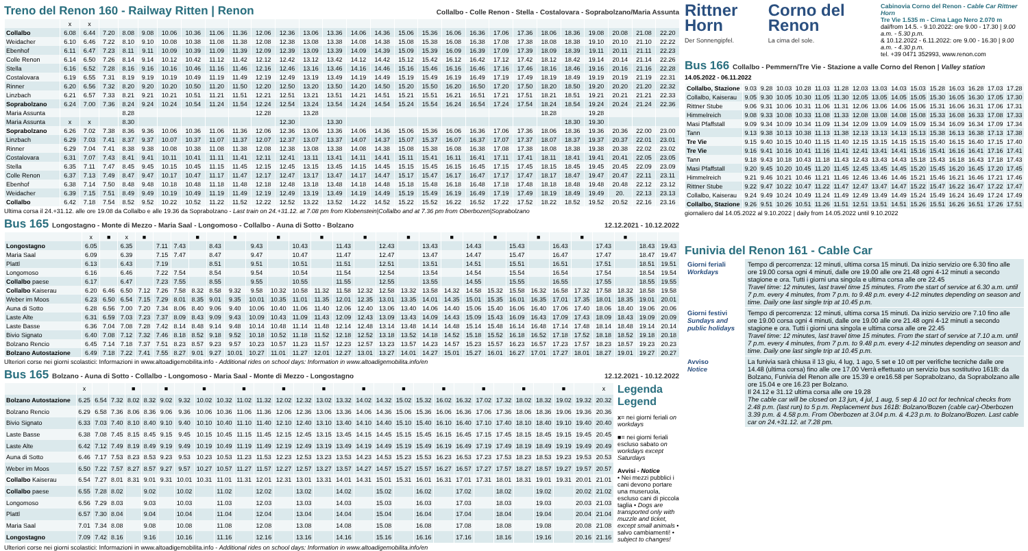Treno del Renon 160 - Railway Ritten | Renon Collalbo - Colle Renon - Stella - Costalovara - Soprabolzano/Maria Assunta
| | x | x | | | | | | | | | | | | | | | | | | | | | | | | | |
| Collalbo | 6.08 | 6.44 | 7.20 | 8.08 | 9.08 | 10.06 | 10.36 | 11.06 | 11.36 | 12.06 | 12.36 | 13.06 | 13.36 | 14.06 | 14.36 | 15.06 | 15.36 | 16.06 | 16.36 | 17.06 | 17.36 | 18.06 | 18.36 | 19.08 | 20.08 | 21.08 | 22.20 |
| Weidacher | 6.10 | 6.46 | 7.22 | 8.10 | 9.10 | 10.08 | 10.38 | 11.08 | 11.38 | 12.08 | 12.38 | 13.08 | 13.38 | 14.08 | 14.38 | 15.08 | 15.38 | 16.08 | 16.38 | 17.08 | 17.38 | 18.08 | 18.38 | 19.10 | 20.10 | 21.10 | 22.22 |
| Ebenhof | 6.11 | 6.47 | 7.23 | 8.11 | 9.11 | 10.09 | 10.39 | 11.09 | 11.39 | 12.09 | 12.39 | 13.09 | 13.39 | 14.09 | 14.39 | 15.09 | 15.39 | 16.09 | 16.39 | 17.09 | 17.39 | 18.09 | 18.39 | 19.11 | 20.11 | 21.11 | 22.23 |
| Colle Renon | 6.14 | 6.50 | 7.26 | 8.14 | 9.14 | 10.12 | 10.42 | 11.12 | 11.42 | 12.12 | 12.42 | 13.12 | 13.42 | 14.12 | 14.42 | 15.12 | 15.42 | 16.12 | 16.42 | 17.12 | 17.42 | 18.12 | 18.42 | 19.14 | 20.14 | 21.14 | 22.26 |
| Stella | 6.16 | 6.52 | 7.28 | 8.16 | 9.16 | 10.16 | 10.46 | 11.16 | 11.46 | 12.16 | 12.46 | 13.16 | 13.46 | 14.16 | 14.46 | 15.16 | 15.46 | 16.16 | 16.46 | 17.16 | 17.46 | 18.16 | 18.46 | 19.16 | 20.16 | 21.16 | 22.28 |
| Costalovara | 6.19 | 6.55 | 7.31 | 8.19 | 9.19 | 10.19 | 10.49 | 11.19 | 11.49 | 12.19 | 12.49 | 13.19 | 13.49 | 14.19 | 14.49 | 15.19 | 15.49 | 16.19 | 16.49 | 17.19 | 17.49 | 18.19 | 18.49 | 19.19 | 20.19 | 21.19 | 22.31 |
| Rinner | 6.20 | 6.56 | 7.32 | 8.20 | 9.20 | 10.20 | 10.50 | 11.20 | 11.50 | 12.20 | 12.50 | 13.20 | 13.50 | 14.20 | 14.50 | 15.20 | 15.50 | 16.20 | 16.50 | 17.20 | 17.50 | 18.20 | 18.50 | 19.20 | 20.20 | 21.20 | 22.32 |
| Linzbach | 6.21 | 6.57 | 7.33 | 8.21 | 9.21 | 10.21 | 10.51 | 11.21 | 11.51 | 12.21 | 12.51 | 13.21 | 13.51 | 14.21 | 14.51 | 15.21 | 15.51 | 16.21 | 16.51 | 17.21 | 17.51 | 18.21 | 18.51 | 19.21 | 20.21 | 21.21 | 22.33 |
| Soprabolzano | 6.24 | 7.00 | 7.36 | 8.24 | 9.24 | 10.24 | 10.54 | 11.24 | 11.54 | 12.24 | 12.54 | 13.24 | 13.54 | 14.24 | 14.54 | 15.24 | 15.54 | 16.24 | 16.54 | 17.24 | 17.54 | 18.24 | 18.54 | 19.24 | 20.24 | 21.24 | 22.36 |
| Maria Assunta | | | | 8.28 | | | | | | 12.28 | | 13.28 | | | | | | | | | | 18.28 | | 19.28 | | | |
| Maria Assunta | x | x | | 8.30 | | | | | | | 12.30 | | 13.30 | | | | | | | | | | 18.30 | 19.30 | | | |
| Soprabolzano | 6.26 | 7.02 | 7.38 | 8.36 | 9.36 | 10.06 | 10.36 | 11.06 | 11.36 | 12.06 | 12.36 | 13.06 | 13.36 | 14.06 | 14.36 | 15.06 | 15.36 | 16.06 | 16.36 | 17.06 | 17.36 | 18.06 | 18.36 | 19.36 | 20.36 | 22.00 | 23.00 |
| Linzbach | 6.29 | 7.03 | 7.41 | 8.37 | 9.37 | 10.07 | 10.37 | 11.07 | 11.37 | 12.07 | 12.37 | 13.07 | 13.37 | 14.07 | 14.37 | 15.07 | 15.37 | 16.07 | 16.37 | 17.07 | 17.37 | 18.07 | 18.37 | 19.37 | 20.37 | 22.01 | 23.01 |
| Rinner | 6.29 | 7.04 | 7.41 | 8.38 | 9.38 | 10.08 | 10.38 | 11.08 | 11.38 | 12.08 | 12.38 | 13.08 | 13.38 | 14.08 | 14.38 | 15.08 | 15.38 | 16.08 | 16.38 | 17.08 | 17.38 | 18.08 | 18.38 | 19.38 | 20.38 | 22.02 | 23.02 |
| Costalovara | 6.31 | 7.07 | 7.43 | 8.41 | 9.41 | 10.11 | 10.41 | 11.11 | 11.41 | 12.11 | 12.41 | 13.11 | 13.41 | 14.11 | 14.41 | 15.11 | 15.41 | 16.11 | 16.41 | 17.11 | 17.41 | 18.11 | 18.41 | 19.41 | 20.41 | 22.05 | 23.05 |
| Stella | 6.35 | 7.11 | 7.47 | 8.45 | 9.45 | 10.15 | 10.45 | 11.15 | 11.45 | 12.15 | 12.45 | 13.15 | 13.45 | 14.15 | 14.45 | 15.15 | 15.45 | 16.15 | 16.45 | 17.15 | 17.45 | 18.15 | 18.45 | 19.45 | 20.45 | 22.09 | 23.09 |
| Colle Renon | 6.37 | 7.13 | 7.49 | 8.47 | 9.47 | 10.17 | 10.47 | 11.17 | 11.47 | 12.17 | 12.47 | 13.17 | 13.47 | 14.17 | 14.47 | 15.17 | 15.47 | 16.17 | 16.47 | 17.17 | 17.47 | 18.17 | 18.47 | 19.47 | 20.47 | 22.11 | 23.11 |
| Ebenhof | 6.38 | 7.14 | 7.50 | 8.48 | 9.48 | 10.18 | 10.48 | 11.18 | 11.48 | 12.18 | 12.48 | 13.18 | 13.48 | 14.18 | 14.48 | 15.18 | 15.48 | 16.18 | 16.48 | 17.18 | 17.48 | 18.18 | 18.48 | 19.48 | 20.48 | 22.12 | 23.12 |
| Weidacher | 6.39 | 7.15 | 7.51 | 8.49 | 9.49 | 10.19 | 10.49 | 11.19 | 11.49 | 12.19 | 12.49 | 13.19 | 13.49 | 14.19 | 14.49 | 15.19 | 15.49 | 16.19 | 16.49 | 17.19 | 17.49 | 18.19 | 18.49 | 19.49 | 20. | 22.13 | 23.13 |
| Collalbo | 6.42 | 7.18 | 7.54 | 8.52 | 9.52 | 10.22 | 10.52 | 11.22 | 11.52 | 12.22 | 12.52 | 13.22 | 13.52 | 14.22 | 14.52 | 15.22 | 15.52 | 16.22 | 16.52 | 17.22 | 17.52 | 18.22 | 18.52 | 19.52 | 20.52 | 22.16 | 23.16 |
Ultima corsa il 24.+31.12. alle ore 19.08 da Collalbo e alle 19.36 da Soprabolzano - Last train on 24.+31.12. at 7.08 pm from Klobenstein|Collalbo and at 7.36 pm from Oberbozen|Soprabolzano
Bus 165 Longostagno - Monte di Mezzo - Maria Saal - Longomoso - Collalbo - Auna di Sotto - Bolzano 12.12.2021 - 10.12.2022
| | x | ■ | x | ■ | | | ■ | | ■ | | ■ | | ■ | | ■ | | ■ | | ■ | | ■ | | ■ | | ■ | | ■ | | |
| Longostagno | 6.05 | | 6.35 | | 7.11 | 7.43 | | 8.43 | | 9.43 | | 10.43 | | 11.43 | | 12.43 | | 13.43 | | 14.43 | | 15.43 | | 16.43 | | 17.43 | | 18.43 | 19.43 |
| Maria Saal | 6.09 | | 6.39 | | 7.15 | 7.47 | | 8.47 | | 9.47 | | 10.47 | | 11.47 | | 12.47 | | 13.47 | | 14.47 | | 15.47 | | 16.47 | | 17.47 | | 18.47 | 19.47 |
| Plattl | 6.13 | | 6.43 | | 7.19 | | | 8.51 | | 9.51 | | 10.51 | | 11.51 | | 12.51 | | 13.51 | | 14.51 | | 15.51 | | 16.51 | | 17.51 | | 18.51 | 19.51 |
| Longomoso | 6.16 | | 6.46 | | 7.22 | 7.54 | | 8.54 | | 9.54 | | 10.54 | | 11.54 | | 12.54 | | 13.54 | | 14.54 | | 15.54 | | 16.54 | | 17.54 | | 18.54 | 19.54 |
| Collalbo paese | 6.17 | | 6.47 | | 7.23 | 7.55 | | 8.55 | | 9.55 | | 10.55 | | 11.55 | | 12.55 | | 13.55 | | 14.55 | | 15.55 | | 16.55 | | 17.55 | | 18.55 | 19.55 |
| Collalbo Kaiserau | 6.20 | 6.46 | 6.50 | 7.12 | 7.26 | 7.58 | 8.32 | 8.58 | 9.32 | 9.58 | 10.32 | 10.58 | 11.32 | 11.58 | 12.32 | 12.58 | 13.32 | 13.58 | 14.32 | 14.58 | 15.32 | 15.58 | 16.32 | 16.58 | 17.32 | 17.58 | 18.32 | 18.58 | 19.58 |
| Weber im Moos | 6.23 | 6.50 | 6.54 | 7.15 | 7.29 | 8.01 | 8.35 | 9.01 | 9.35 | 10.01 | 10.35 | 11.01 | 11.35 | 12.01 | 12.35 | 13.01 | 13.35 | 14.01 | 14.35 | 15.01 | 15.35 | 16.01 | 16.35 | 17.01 | 17.35 | 18.01 | 18.35 | 19.01 | 20.01 |
| Auna di Sotto | 6.28 | 6.56 | 7.00 | 7.20 | 7.34 | 8.06 | 8.40 | 9.06 | 9.40 | 10.06 | 10.40 | 11.06 | 11.40 | 12.06 | 12.40 | 13.06 | 13.40 | 14.06 | 14.40 | 15.06 | 15.40 | 16.06 | 16.40 | 17.06 | 17.40 | 18.06 | 18.40 | 19.06 | 20.06 |
| Laste Alte | 6.31 | 6.59 | 7.03 | 7.23 | 7.37 | 8.09 | 8.43 | 9.09 | 9.43 | 10.09 | 10.43 | 11.09 | 11.43 | 12.09 | 12.43 | 13.09 | 13.43 | 14.09 | 14.43 | 15.09 | 15.43 | 16.09 | 16.43 | 17.09 | 17.43 | 18.09 | 18.43 | 19.09 | 20.09 |
| Laste Basse | 6.36 | 7.04 | 7.08 | 7.28 | 7.42 | 8.14 | 8.48 | 9.14 | 9.48 | 10.14 | 10.48 | 11.14 | 11.48 | 12.14 | 12.48 | 13.14 | 13.48 | 14.14 | 14.48 | 15.14 | 15.48 | 16.14 | 16.48 | 17.14 | 17.48 | 18.14 | 18.48 | 19.14 | 20.14 |
| Bivio Signato | 6.40 | 7.08 | 7.12 | 7.32 | 7.46 | 8.18 | 8.52 | 9.18 | 9.52 | 10.18 | 10.52 | 11.18 | 11.52 | 12.18 | 12.52 | 13.18 | 13.52 | 14.18 | 14.52 | 15.18 | 15.52 | 16.18 | 16.52 | 17.18 | 17.52 | 18.18 | 18.52 | 19.18 | 20.18 |
| Bolzano Rencio | 6.45 | 7.14 | 7.18 | 7.37 | 7.51 | 8.23 | 8.57 | 9.23 | 9.57 | 10.23 | 10.57 | 11.23 | 11.57 | 12.23 | 12.57 | 13.23 | 13.57 | 14.23 | 14.57 | 15.23 | 15.57 | 16.23 | 16.57 | 17.23 | 17.57 | 18.23 | 18.57 | 19.23 | 20.23 |
| Bolzano Autostazione | 6.49 | 7.18 | 7.22 | 7.41 | 7.55 | 8.27 | 9.01 | 9.27 | 10.01 | 10.27 | 11.01 | 11.27 | 12.01 | 12.27 | 13.01 | 13.27 | 14.01 | 14.27 | 15.01 | 15.27 | 16.01 | 16.27 | 17.01 | 17.27 | 18.01 | 18.27 | 19.01 | 19.27 | 20.27 |
Ulteriori corse nei giorni scolastici: Informazioni in www.altoadigemobilita.info - Additional rides on school days: Information in www.altoadigemobilita.info/en
Bus 165 Bolzano - Auna di Sotto - Collalbo - Longomoso - Maria Saal - Monte di Mezzo - Longostagno 12.12.2021 - 10.12.2022
| | x | | | ■ | | ■ | | ■ | | ■ | | ■ | | ■ | | ■ | | ■ | | ■ | | ■ | | ■ | | ■ | | x |
| Bolzano Autostazione | 6.25 | 6.54 | 7.32 | 8.02 | 8.32 | 9.02 | 9.32 | 10.02 | 10.32 | 11.02 | 11.32 | 12.02 | 12.32 | 13.02 | 13.32 | 14.02 | 14.32 | 15.02 | 15.32 | 16.02 | 16.32 | 17.02 | 17.32 | 18.02 | 18.32 | 19.02 | 19.32 | 20.32 |
| Bolzano Rencio | 6.29 | 6.58 | 7.36 | 8.06 | 8.36 | 9.06 | 9.36 | 10.06 | 10.36 | 11.06 | 11.36 | 12.06 | 12.36 | 13.06 | 13.36 | 14.06 | 14.36 | 15.06 | 15.36 | 16.06 | 16.36 | 17.06 | 17.36 | 18.06 | 18.36 | 19.06 | 19.36 | 20.36 |
| Bivio Signato | 6.33 | 7.03 | 7.40 | 8.10 | 8.40 | 9.10 | 9.40 | 10.10 | 10.40 | 11.10 | 11.40 | 12.10 | 12.40 | 13.10 | 13.40 | 14.10 | 14.40 | 15.10 | 15.40 | 16.10 | 16.40 | 17.10 | 17.40 | 18.10 | 18.40 | 19.10 | 19.40 | 20.40 |
| Laste Basse | 6.38 | 7.08 | 7.45 | 8.15 | 8.45 | 9.15 | 9.45 | 10.15 | 10.45 | 11.15 | 11.45 | 12.15 | 12.45 | 13.15 | 13.45 | 14.15 | 14.45 | 15.15 | 15.45 | 16.15 | 16.45 | 17.15 | 17.45 | 18.15 | 18.45 | 19.15 | 19.45 | 20.45 |
| Laste Alte | 6.42 | 7.12 | 7.49 | 8.19 | 8.49 | 9.19 | 9.49 | 10.19 | 10.49 | 11.19 | 11.49 | 12.19 | 12.49 | 13.19 | 13.49 | 14.19 | 14.49 | 15.19 | 15.49 | 16.19 | 16.49 | 17.19 | 17.49 | 18.19 | 18.49 | 19.19 | 19.49 | 20.49 |
| Auna di Sotto | 6.46 | 7.17 | 7.53 | 8.23 | 8.53 | 9.23 | 9.53 | 10.23 | 10.53 | 11.23 | 11.53 | 12.23 | 12.53 | 13.23 | 13.53 | 14.23 | 14.53 | 15.23 | 15.53 | 16.23 | 16.53 | 17.23 | 17.53 | 18.23 | 18.53 | 19.23 | 19.53 | 20.53 |
| Weber im Moos | 6.50 | 7.22 | 7.57 | 8.27 | 8.57 | 9.27 | 9.57 | 10.27 | 10.57 | 11.27 | 11.57 | 12.27 | 12.57 | 13.27 | 13.57 | 14.27 | 14.57 | 15.27 | 15.57 | 16.27 | 16.57 | 17.27 | 17.57 | 18.27 | 18.57 | 19.27 | 19.57 | 20.57 |
| Collalbo Kaiserau | 6.54 | 7.27 | 8.01 | 8.31 | 9.01 | 9.31 | 10.01 | 10.31 | 11.01 | 11.31 | 12.01 | 12.31 | 13.01 | 13.31 | 14.01 | 14.31 | 15.01 | 15.31 | 16.01 | 16.31 | 17.01 | 17.31 | 18.01 | 18.31 | 19.01 | 19.31 | 20.01 | 21.01 |
| Collalbo paese | 6.55 | 7.28 | 8.02 | | 9.02 | | 10.02 | | 11.02 | | 12.02 | | 13.02 | | 14.02 | | 15.02 | | 16.02 | | 17.02 | | 18.02 | | 19.02 | | 20.02 | 21.02 |
| Longomoso | 6.56 | 7.29 | 8.03 | | 9.03 | | 10.03 | | 11.03 | | 12.03 | | 13.03 | | 14.03 | | 15.03 | | 16.03 | | 17.03 | | 18.03 | | 19.03 | | 20.03 | 21.03 |
| Plattl | 6.57 | 7.30 | 8.04 | | 9.04 | | 10.04 | | 11.04 | | 12.04 | | 13.04 | | 14.04 | | 15.04 | | 16.04 | | 17.04 | | 18.04 | | 19.04 | | 20.04 | 21.04 |
| Maria Saal | 7.01 | 7.34 | 8.08 | | 9.08 | | 10.08 | | 11.08 | | 12.08 | | 13.08 | | 14.08 | | 15.08 | | 16.08 | | 17.08 | | 18.08 | | 19.08 | | 20.08 | 21.08 |
| Longostagno | 7.09 | 7.42 | 8.16 | | 9.16 | | 10.16 | | 11.16 | | 12.16 | | 13.16 | | 14.16 | | 15.16 | | 16.16 | | 17.16 | | 18.16 | | 19.16 | | 20.16 | 21.16 |
Legenda
Legend
x= nei giorni feriali on workdays
■= nei giorni feriali escluso sabato on workdays except Saturdays
Avvisi - Notice
• Nei mezzi pubblici i cani devono portare una museruola, escluso cani di piccola taglia • Dogs are transported only with muzzle and ticket, except small animals • salvo cambiamenti! • subject to changes!
Ulteriori corse nei giorni scolastici: Informazioni in www.altoadigemobilita.info - Additional rides on school days: Information in www.altoadigemobilita.info/en
Rittner Horn
Der Sonnengipfel.
Corno del Renon
La cima del sole.
Cabinovia Corno del Renon - Cable Car Rittner Horn
Tre Vie 1.535 m - Cima Lago Nero 2.070 m
dal/from 14.5. - 9.10.2022: ore 9.00 - 17.30 | 9.00 a.m. - 5.30 p.m.
& 10.12.2022 - 6.11.2022: ore 9.00 - 16.30 | 9.00 a.m. - 4.30 p.m.
tel. +39 0471 352993, www.renon.com
Bus 166 Collalbo - Pemmern/Tre Vie - Stazione a valle Corno del Renon | Valley station
14.05.2022 - 06.11.2022
| Collalbo, Stazione | 9.03 | 9.28 | 10.03 | 10.28 | 11.03 | 11.28 | 12.03 | 13.03 | 14.03 | 15.03 | 15.28 | 16.03 | 16.28 | 17.03 | 17.28 |
| Collalbo, Kaiserau | 9.05 | 9.30 | 10.05 | 10.30 | 11.05 | 11.30 | 12.05 | 13.05 | 14.05 | 15.05 | 15.30 | 16.05 | 16.30 | 17.05 | 17.30 |
| Rittner Stube | 9.06 | 9.31 | 10.06 | 10.31 | 11.06 | 11.31 | 12.06 | 13.06 | 14.06 | 15.06 | 15.31 | 16.06 | 16.31 | 17.06 | 17.31 |
| Himmelreich | 9.08 | 9.33 | 10.08 | 10.33 | 11.08 | 11.33 | 12.08 | 13.08 | 14.08 | 15.08 | 15.33 | 16.08 | 16.33 | 17.08 | 17.33 |
| Masi Pfaffstall | 9.09 | 9.34 | 10.09 | 10.34 | 11.09 | 11.34 | 12.09 | 13.09 | 14.09 | 15.09 | 15.34 | 16.09 | 16.34 | 17.09 | 17.34 |
| Tann | 9.13 | 9.38 | 10.13 | 10.38 | 11.13 | 11.38 | 12.13 | 13.13 | 14.13 | 15.13 | 15.38 | 16.13 | 16.38 | 17.13 | 17.38 |
| Tre Vie | 9.15 | 9.40 | 10.15 | 10.40 | 11.15 | 11.40 | 12.15 | 13.15 | 14.15 | 15.15 | 15.40 | 16.15 | 16.40 | 17.15 | 17.40 |
| Tre Vie | 9.16 | 9.41 | 10.16 | 10.41 | 11.16 | 11.41 | 12.41 | 13.41 | 14.41 | 15.16 | 15.41 | 16.16 | 16.41 | 17.16 | 17.41 |
| Tann | 9.18 | 9.43 | 10.18 | 10.43 | 11.18 | 11.43 | 12.43 | 13.43 | 14.43 | 15.18 | 15.43 | 16.18 | 16.43 | 17.18 | 17.43 |
| Masi Pfaffstall | 9.20 | 9.45 | 10.20 | 10.45 | 11.20 | 11.45 | 12.45 | 13.45 | 14.45 | 15.20 | 15.45 | 16.20 | 16.45 | 17.20 | 17.45 |
| Himmelreich | 9.21 | 9.46 | 10.21 | 10.46 | 11.21 | 11.46 | 12.46 | 13.46 | 14.46 | 15.21 | 15.46 | 16.21 | 16.46 | 17.21 | 17.46 |
| Rittner Stube | 9.22 | 9.47 | 10.22 | 10.47 | 11.22 | 11.47 | 12.47 | 13.47 | 14.47 | 15.22 | 15.47 | 16.22 | 16.47 | 17.22 | 17.47 |
| Collalbo, Kaiserau | 9.24 | 9.49 | 10.24 | 10.49 | 11.24 | 11.49 | 12.49 | 13.49 | 14.49 | 15.24 | 15.49 | 16.24 | 16.49 | 17.24 | 17.49 |
| Collalbo, Stazione | 9.26 | 9.51 | 10.26 | 10.51 | 11.26 | 11.51 | 12.51 | 13.51 | 14.51 | 15.26 | 15.51 | 16.26 | 16.51 | 17.26 | 17.51 |
giornaliero dal 14.05.2022 al 9.10.2022 | daily from 14.05.2022 until 9.10.2022
Funivia del Renon 161 - Cable Car
| Giorni feriali Workdays | Tempo di percorrenza: 12 minuti, ultima corsa 15 minuti. Da inizio servizio ore 6.30 fino alle ore 19.00 corsa ogni 4 minuti, dalle ore 19.00 alle ore 21.48 ogni 4-12 minuti a secondo stagione e ora. Tutti i giorni una singola e ultima corsa alle ore 22.45 Travel time: 12 minutes, last travel time 15 minutes. From the start of service at 6.30 a.m. until 7 p.m. every 4 minutes, from 7 p.m. to 9.48 p.m. every 4-12 minutes depending on season and time. Daily one last single trip at 10.45 p.m. |
| Giorni festivi Sundays and public holidays | Tempo di percorrenza: 12 minuti, ultima corsa 15 minuti. Da inizio servizio ore 7.10 fino alle ore 19.00 corsa ogni 4 minuti, dalle ore 19.00 alle ore 21.48 ogni 4-12 minuti a secondo stagione e ora. Tutti i giorni una singola e ultima corsa alle ore 22.45 Travel time: 12 minutes, last travel time 15 minutes. From the start of service at 7.10 a.m. until 7 p.m. every 4 minutes, from 7 p.m. to 9.48 p.m. every 4-12 minutes depending on season and time. Daily one last single trip at 10.45 p.m. |
| Avviso Notice | La funivia sarà chiusa il 13 giu, 4 lug, 1 ago, 5 set e 10 ott per verifiche tecniche dalle ore 14.48 (ultima corsa) fino alle ore 17.00 Verrà effettuato un servizio bus sostitutivo 161B: da Bolzano, Funivia del Renon alle ore 15.39 e ore16.58 per Soprabolzano, da Soprabolzano alle ore 15.04 e ore 16.23 per Bolzano. Il 24.12 e 31.12 ultima corsa alle ore 19.28 The cable car will be closed on 13 jun, 4 jul, 1 aug, 5 sep & 10 oct for technical checks from 2.48 p.m. (last run) to 5 p.m. Replacement bus 161B: Bolzano/Bozen (cable car)-Oberbozen 3.39 p.m. & 4.58 p.m. From Oberbozen at 3.04 p.m. & 4.23 p.m. to Bolzano/Bozen. Last cable car on 24.+31.12. at 7.28 pm. |